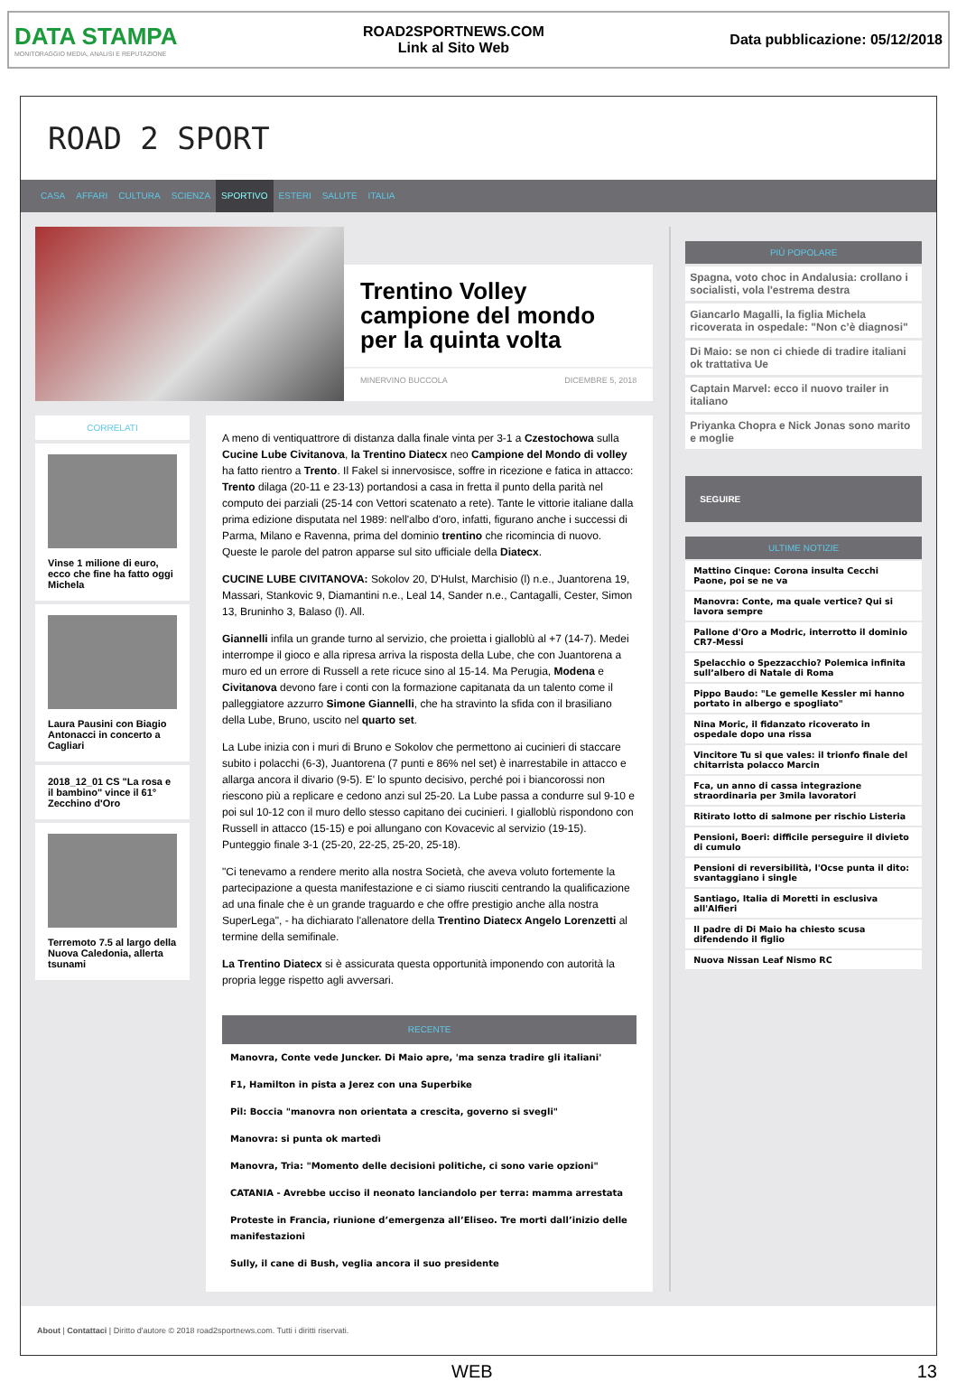DATA STAMPA
MONITORAGGIO MEDIA, ANALISI E REPUTAZIONE
ROAD2SPORTNEWS.COM
Link al Sito Web
Data pubblicazione: 05/12/2018
ROAD 2 SPORT
CASA AFFARI CULTURA SCIENZA SPORTIVO ESTERI SALUTE ITALIA
Trentino Volley campione del mondo per la quinta volta
MINERVINO BUCCOLA DICEMBRE 5, 2018
CORRELATI
Vinse 1 milione di euro, ecco che fine ha fatto oggi Michela
Laura Pausini con Biagio Antonacci in concerto a Cagliari
2018_12_01 CS "La rosa e il bambino" vince il 61° Zecchino d'Oro
Terremoto 7.5 al largo della Nuova Caledonia, allerta tsunami
A meno di ventiquattrore di distanza dalla finale vinta per 3-1 a Czestochowa sulla Cucine Lube Civitanova, la Trentino Diatecx neo Campione del Mondo di volley ha fatto rientro a Trento. Il Fakel si innervosisce, soffre in ricezione e fatica in attacco: Trento dilaga (20-11 e 23-13) portandosi a casa in fretta il punto della parità nel computo dei parziali (25-14 con Vettori scatenato a rete). Tante le vittorie italiane dalla prima edizione disputata nel 1989: nell'albo d'oro, infatti, figurano anche i successi di Parma, Milano e Ravenna, prima del dominio trentino che ricomincia di nuovo. Queste le parole del patron apparse sul sito ufficiale della Diatecx.
CUCINE LUBE CIVITANOVA: Sokolov 20, D'Hulst, Marchisio (l) n.e., Juantorena 19, Massari, Stankovic 9, Diamantini n.e., Leal 14, Sander n.e., Cantagalli, Cester, Simon 13, Bruninho 3, Balaso (l). All.
Giannelli infila un grande turno al servizio, che proietta i gialloblù al +7 (14-7). Medei interrompe il gioco e alla ripresa arriva la risposta della Lube, che con Juantorena a muro ed un errore di Russell a rete ricuce sino al 15-14. Ma Perugia, Modena e Civitanova devono fare i conti con la formazione capitanata da un talento come il palleggiatore azzurro Simone Giannelli, che ha stravinto la sfida con il brasiliano della Lube, Bruno, uscito nel quarto set.
La Lube inizia con i muri di Bruno e Sokolov che permettono ai cucinieri di staccare subito i polacchi (6-3), Juantorena (7 punti e 86% nel set) è inarrestabile in attacco e allarga ancora il divario (9-5). E' lo spunto decisivo, perché poi i biancorossi non riescono più a replicare e cedono anzi sul 25-20. La Lube passa a condurre sul 9-10 e poi sul 10-12 con il muro dello stesso capitano dei cucinieri. I gialloblù rispondono con Russell in attacco (15-15) e poi allungano con Kovacevic al servizio (19-15). Punteggio finale 3-1 (25-20, 22-25, 25-20, 25-18).
"Ci tenevamo a rendere merito alla nostra Società, che aveva voluto fortemente la partecipazione a questa manifestazione e ci siamo riusciti centrando la qualificazione ad una finale che è un grande traguardo e che offre prestigio anche alla nostra SuperLega", - ha dichiarato l'allenatore della Trentino Diatecx Angelo Lorenzetti al termine della semifinale.
La Trentino Diatecx si è assicurata questa opportunità imponendo con autorità la propria legge rispetto agli avversari.
RECENTE
Manovra, Conte vede Juncker. Di Maio apre, 'ma senza tradire gli italiani'
F1, Hamilton in pista a Jerez con una Superbike
Pil: Boccia "manovra non orientata a crescita, governo si svegli"
Manovra: si punta ok martedì
Manovra, Tria: "Momento delle decisioni politiche, ci sono varie opzioni"
CATANIA - Avrebbe ucciso il neonato lanciandolo per terra: mamma arrestata
Proteste in Francia, riunione d’emergenza all’Eliseo. Tre morti dall’inizio delle manifestazioni
Sully, il cane di Bush, veglia ancora il suo presidente
PIÙ POPOLARE
Spagna, voto choc in Andalusia: crollano i socialisti, vola l'estrema destra
Giancarlo Magalli, la figlia Michela ricoverata in ospedale: "Non c’è diagnosi"
Di Maio: se non ci chiede di tradire italiani ok trattativa Ue
Captain Marvel: ecco il nuovo trailer in italiano
Priyanka Chopra e Nick Jonas sono marito e moglie
SEGUIRE
ULTIME NOTIZIE
Mattino Cinque: Corona insulta Cecchi Paone, poi se ne va
Manovra: Conte, ma quale vertice? Qui si lavora sempre
Pallone d'Oro a Modric, interrotto il dominio CR7-Messi
Spelacchio o Spezzacchio? Polemica infinita sull’albero di Natale di Roma
Pippo Baudo: "Le gemelle Kessler mi hanno portato in albergo e spogliato"
Nina Moric, il fidanzato ricoverato in ospedale dopo una rissa
Vincitore Tu si que vales: il trionfo finale del chitarrista polacco Marcin
Fca, un anno di cassa integrazione straordinaria per 3mila lavoratori
Ritirato lotto di salmone per rischio Listeria
Pensioni, Boeri: difficile perseguire il divieto di cumulo
Pensioni di reversibilità, l'Ocse punta il dito: svantaggiano i single
Santiago, Italia di Moretti in esclusiva all'Alfieri
Il padre di Di Maio ha chiesto scusa difendendo il figlio
Nuova Nissan Leaf Nismo RC
About | Contattaci | Diritto d'autore © 2018 road2sportnews.com. Tutti i diritti riservati.
WEB 13